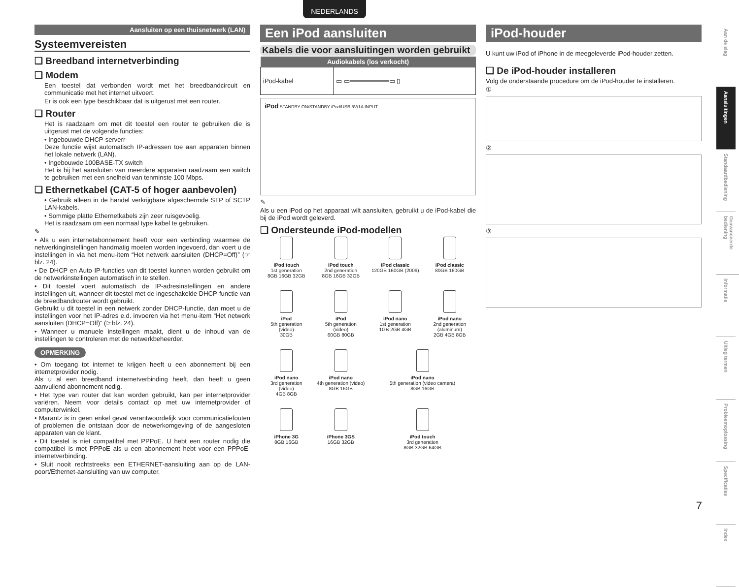NEDERLANDS
Aansluiten op een thuisnetwerk (LAN)
Systeemvereisten
❑ Breedband internetverbinding
❑ Modem
Een toestel dat verbonden wordt met het breedbandcircuit en communicatie met het internet uitvoert.
Er is ook een type beschikbaar dat is uitgerust met een router.
❑ Router
Het is raadzaam om met dit toestel een router te gebruiken die is uitgerust met de volgende functies:
• Ingebouwde DHCP-serverr
Deze functie wijst automatisch IP-adressen toe aan apparaten binnen het lokale netwerk (LAN).
• Ingebouwde 100BASE-TX switch
Het is bij het aansluiten van meerdere apparaten raadzaam een switch te gebruiken met een snelheid van tenminste 100 Mbps.
❑ Ethernetkabel (CAT-5 of hoger aanbevolen)
• Gebruik alleen in de handel verkrijgbare afgeschermde STP of SCTP LAN-kabels.
• Sommige platte Ethernetkabels zijn zeer ruisgevoelig.
Het is raadzaam om een normaal type kabel te gebruiken.
✎
• Als u een internetabonnement heeft voor een verbinding waarmee de netwerkinginstellingen handmatig moeten worden ingevoerd, dan voert u de instellingen in via het menu-item “Het netwerk aansluiten (DHCP=Off)” (☞blz. 24).
• De DHCP en Auto IP-functies van dit toestel kunnen worden gebruikt om de netwerkinstellingen automatisch in te stellen.
• Dit toestel voert automatisch de IP-adresinstellingen en andere instellingen uit, wanneer dit toestel met de ingeschakelde DHCP-functie van de breedbandrouter wordt gebruikt.
Gebruikt u dit toestel in een netwerk zonder DHCP-functie, dan moet u de instellingen voor het IP-adres e.d. invoeren via het menu-item “Het netwerk aansluiten (DHCP=Off)” (☞blz. 24).
• Wanneer u manuele instellingen maakt, dient u de inhoud van de instellingen te controleren met de netwerkbeheerder.
OPMERKING
• Om toegang tot internet te krijgen heeft u een abonnement bij een internetprovider nodig.
Als u al een breedband internetverbinding heeft, dan heeft u geen aanvullend abonnement nodig.
• Het type van router dat kan worden gebruikt, kan per internetprovider variëren. Neem voor details contact op met uw internetprovider of computerwinkel.
• Marantz is in geen enkel geval verantwoordelijk voor communicatiefouten of problemen die ontstaan door de netwerkomgeving of de aangesloten apparaten van de klant.
• Dit toestel is niet compatibel met PPPoE. U hebt een router nodig die compatibel is met PPPoE als u een abonnement hebt voor een PPPoE-internetverbinding.
• Sluit nooit rechtstreeks een ETHERNET-aansluiting aan op de LAN-poort/Ethernet-aansluiting van uw computer.
Een iPod aansluiten
Kabels die voor aansluitingen worden gebruikt
| Audiokabels (los verkocht) | |
| --- | --- |
| iPod-kabel | ▭ ▭━━━━━━━━━━▭ ▯ |
iPod STANDBY ON/STANDBY iPod/USB 5V/1A INPUT
✎
Als u een iPod op het apparaat wilt aansluiten, gebruikt u de iPod-kabel die bij de iPod wordt geleverd.
❑ Ondersteunde iPod-modellen
iPod touch
1st generation
8GB 16GB 32GB
iPod touch
2nd generation
8GB 16GB 32GB
iPod classic
120GB 160GB (2009)
iPod classic
80GB 160GB
iPod
5th generation
(video)
30GB
iPod
5th generation
(video)
60GB 80GB
iPod nano
1st generation
1GB 2GB 4GB
iPod nano
2nd generation
(aluminum)
2GB 4GB 8GB
iPod nano
3rd generation
(video)
4GB 8GB
iPod nano
4th generation (video)
8GB 16GB
iPod nano
5th generation (video camera)
8GB 16GB
iPhone 3G
8GB 16GB
iPhone 3GS
16GB 32GB
iPod touch
3rd generation
8GB 32GB 64GB
iPod-houder
U kunt uw iPod of iPhone in de meegeleverde iPod-houder zetten.
❑ De iPod-houder installeren
Volg de onderstaande procedure om de iPod-houder te installeren.
①
②
③
Aan de slag
Aansluitingen
Standaardbediening
Geavanceerde bediening
Informatie
Uitleg termen
Probleemoplossing
Specificaties
Index
7